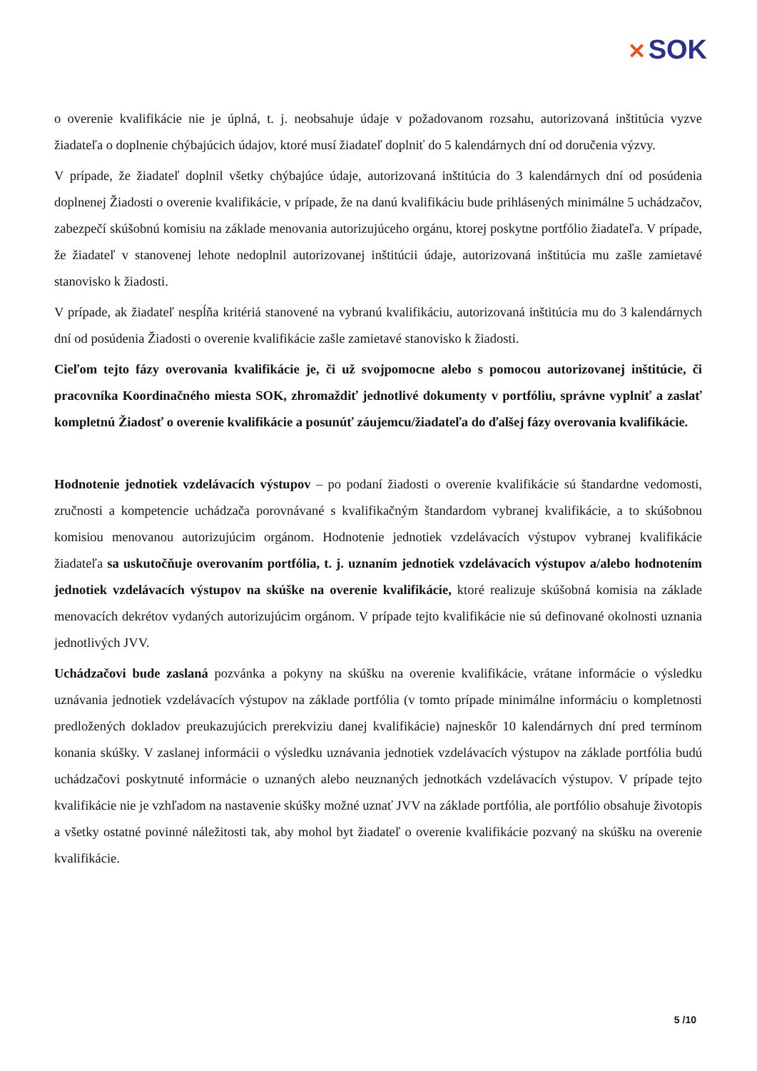✕ SOK
o overenie kvalifikácie nie je úplná, t. j. neobsahuje údaje v požadovanom rozsahu, autorizovaná inštitúcia vyzve žiadateľa o doplnenie chýbajúcich údajov, ktoré musí žiadateľ doplniť do 5 kalendárnych dní od doručenia výzvy.
V prípade, že žiadateľ doplnil všetky chýbajúce údaje, autorizovaná inštitúcia do 3 kalendárnych dní od posúdenia doplnenej Žiadosti o overenie kvalifikácie, v prípade, že na danú kvalifikáciu bude prihlásených minimálne 5 uchádzačov, zabezpečí skúšobnú komisiu na základe menovania autorizujúceho orgánu, ktorej poskytne portfólio žiadateľa. V prípade, že žiadateľ v stanovenej lehote nedoplnil autorizovanej inštitúcii údaje, autorizovaná inštitúcia mu zašle zamietavé stanovisko k žiadosti.
V prípade, ak žiadateľ nespĺňa kritériá stanovené na vybranú kvalifikáciu, autorizovaná inštitúcia mu do 3 kalendárnych dní od posúdenia Žiadosti o overenie kvalifikácie zašle zamietavé stanovisko k žiadosti.
Cieľom tejto fázy overovania kvalifikácie je, či už svojpomocne alebo s pomocou autorizovanej inštitúcie, či pracovníka Koordinačného miesta SOK, zhromaždiť jednotlivé dokumenty v portfóliu, správne vyplniť a zaslať kompletnú Žiadosť o overenie kvalifikácie a posunúť záujemcu/žiadateľa do ďalšej fázy overovania kvalifikácie.
Hodnotenie jednotiek vzdelávacích výstupov – po podaní žiadosti o overenie kvalifikácie sú štandardne vedomosti, zručnosti a kompetencie uchádzača porovnávané s kvalifikačným štandardom vybranej kvalifikácie, a to skúšobnou komisiou menovanou autorizujúcim orgánom. Hodnotenie jednotiek vzdelávacích výstupov vybranej kvalifikácie žiadateľa sa uskutočňuje overovaním portfólia, t. j. uznaním jednotiek vzdelávacích výstupov a/alebo hodnotením jednotiek vzdelávacích výstupov na skúške na overenie kvalifikácie, ktoré realizuje skúšobná komisia na základe menovacích dekrétov vydaných autorizujúcim orgánom. V prípade tejto kvalifikácie nie sú definované okolnosti uznania jednotlivých JVV.
Uchádzačovi bude zaslaná pozvánka a pokyny na skúšku na overenie kvalifikácie, vrátane informácie o výsledku uznávania jednotiek vzdelávacích výstupov na základe portfólia (v tomto prípade minimálne informáciu o kompletnosti predložených dokladov preukazujúcich prerekviziu danej kvalifikácie) najneskôr 10 kalendárnych dní pred termínom konania skúšky. V zaslanej informácii o výsledku uznávania jednotiek vzdelávacích výstupov na základe portfólia budú uchádzačovi poskytnuté informácie o uznaných alebo neuznaných jednotkách vzdelávacích výstupov. V prípade tejto kvalifikácie nie je vzhľadom na nastavenie skúšky možné uznať JVV na základe portfólia, ale portfólio obsahuje životopis a všetky ostatné povinné náležitosti tak, aby mohol byt žiadateľ o overenie kvalifikácie pozvaný na skúšku na overenie kvalifikácie.
5 /10